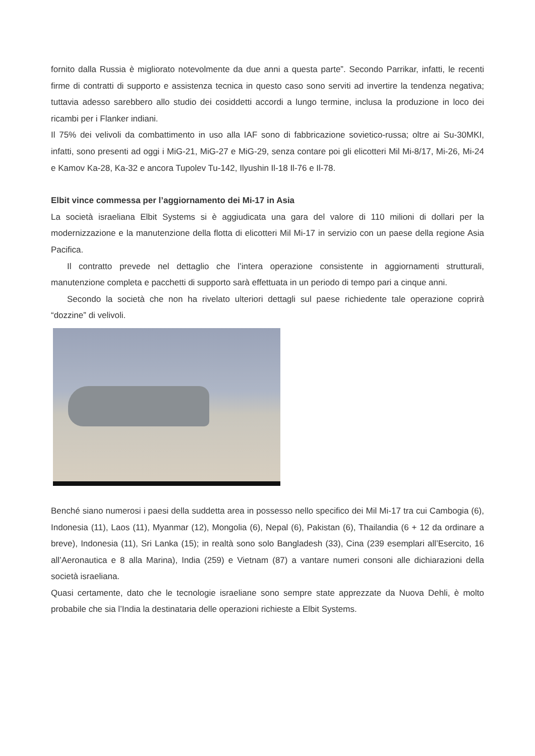fornito dalla Russia è migliorato notevolmente da due anni a questa parte”. Secondo Parrikar, infatti, le recenti firme di contratti di supporto e assistenza tecnica in questo caso sono serviti ad invertire la tendenza negativa; tuttavia adesso sarebbero allo studio dei cosiddetti accordi a lungo termine, inclusa la produzione in loco dei ricambi per i Flanker indiani.
Il 75% dei velivoli da combattimento in uso alla IAF sono di fabbricazione sovietico-russa; oltre ai Su-30MKI, infatti, sono presenti ad oggi i MiG-21, MiG-27 e MiG-29, senza contare poi gli elicotteri Mil Mi-8/17, Mi-26, Mi-24 e Kamov Ka-28, Ka-32 e ancora Tupolev Tu-142, Ilyushin Il-18 Il-76 e Il-78.
Elbit vince commessa per l’aggiornamento dei Mi-17 in Asia
La società israeliana Elbit Systems si è aggiudicata una gara del valore di 110 milioni di dollari per la modernizzazione e la manutenzione della flotta di elicotteri Mil Mi-17 in servizio con un paese della regione Asia Pacifica.
Il contratto prevede nel dettaglio che l’intera operazione consistente in aggiornamenti strutturali, manutenzione completa e pacchetti di supporto sarà effettuata in un periodo di tempo pari a cinque anni.
Secondo la società che non ha rivelato ulteriori dettagli sul paese richiedente tale operazione coprirà “dozzine” di velivoli.
Benché siano numerosi i paesi della suddetta area in possesso nello specifico dei Mil Mi-17 tra cui Cambogia (6), Indonesia (11), Laos (11), Myanmar (12), Mongolia (6), Nepal (6), Pakistan (6), Thailandia (6 + 12 da ordinare a breve), Indonesia (11), Sri Lanka (15); in realtà sono solo Bangladesh (33), Cina (239 esemplari all’Esercito, 16 all’Aeronautica e 8 alla Marina), India (259) e Vietnam (87) a vantare numeri consoni alle dichiarazioni della società israeliana.
Quasi certamente, dato che le tecnologie israeliane sono sempre state apprezzate da Nuova Dehli, è molto probabile che sia l’India la destinataria delle operazioni richieste a Elbit Systems.